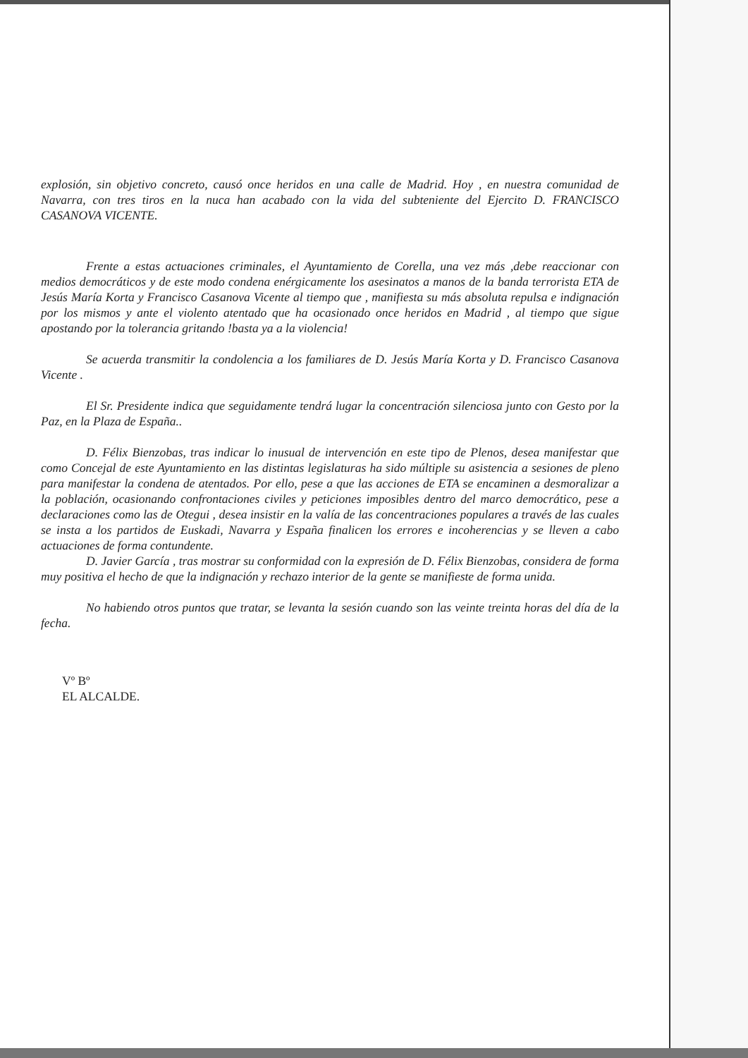explosión, sin objetivo concreto, causó once heridos en una calle de Madrid. Hoy , en nuestra comunidad de Navarra, con tres tiros en la nuca han acabado con la vida del subteniente del Ejercito D. FRANCISCO CASANOVA VICENTE.
Frente a estas actuaciones criminales, el Ayuntamiento de Corella, una vez más ,debe reaccionar con medios democráticos y de este modo condena enérgicamente los asesinatos a manos de la banda terrorista ETA de Jesús María Korta y Francisco Casanova Vicente al tiempo que , manifiesta su más absoluta repulsa e indignación por los mismos y ante el violento atentado que ha ocasionado once heridos en Madrid , al tiempo que sigue apostando por la tolerancia gritando !basta ya a la violencia!
Se acuerda transmitir la condolencia a los familiares de D. Jesús María Korta y D. Francisco Casanova Vicente .
El Sr. Presidente indica que seguidamente tendrá lugar la concentración silenciosa junto con Gesto por la Paz, en la Plaza de España..
D. Félix Bienzobas, tras indicar lo inusual de intervención en este tipo de Plenos, desea manifestar que como Concejal de este Ayuntamiento en las distintas legislaturas ha sido múltiple su asistencia a sesiones de pleno para manifestar la condena de atentados. Por ello, pese a que las acciones de ETA se encaminen a desmoralizar a la población, ocasionando confrontaciones civiles y peticiones imposibles dentro del marco democrático, pese a declaraciones como las de Otegui , desea insistir en la valía de las concentraciones populares a través de las cuales se insta a los partidos de Euskadi, Navarra y España finalicen los errores e incoherencias y se lleven a cabo actuaciones de forma contundente.
D. Javier García , tras mostrar su conformidad con la expresión de D. Félix Bienzobas, considera de forma muy positiva el hecho de que la indignación y rechazo interior de la gente se manifieste de forma unida.
No habiendo otros puntos que tratar, se levanta la sesión cuando son las veinte treinta horas del día de la fecha.
Vº Bº
EL ALCALDE.